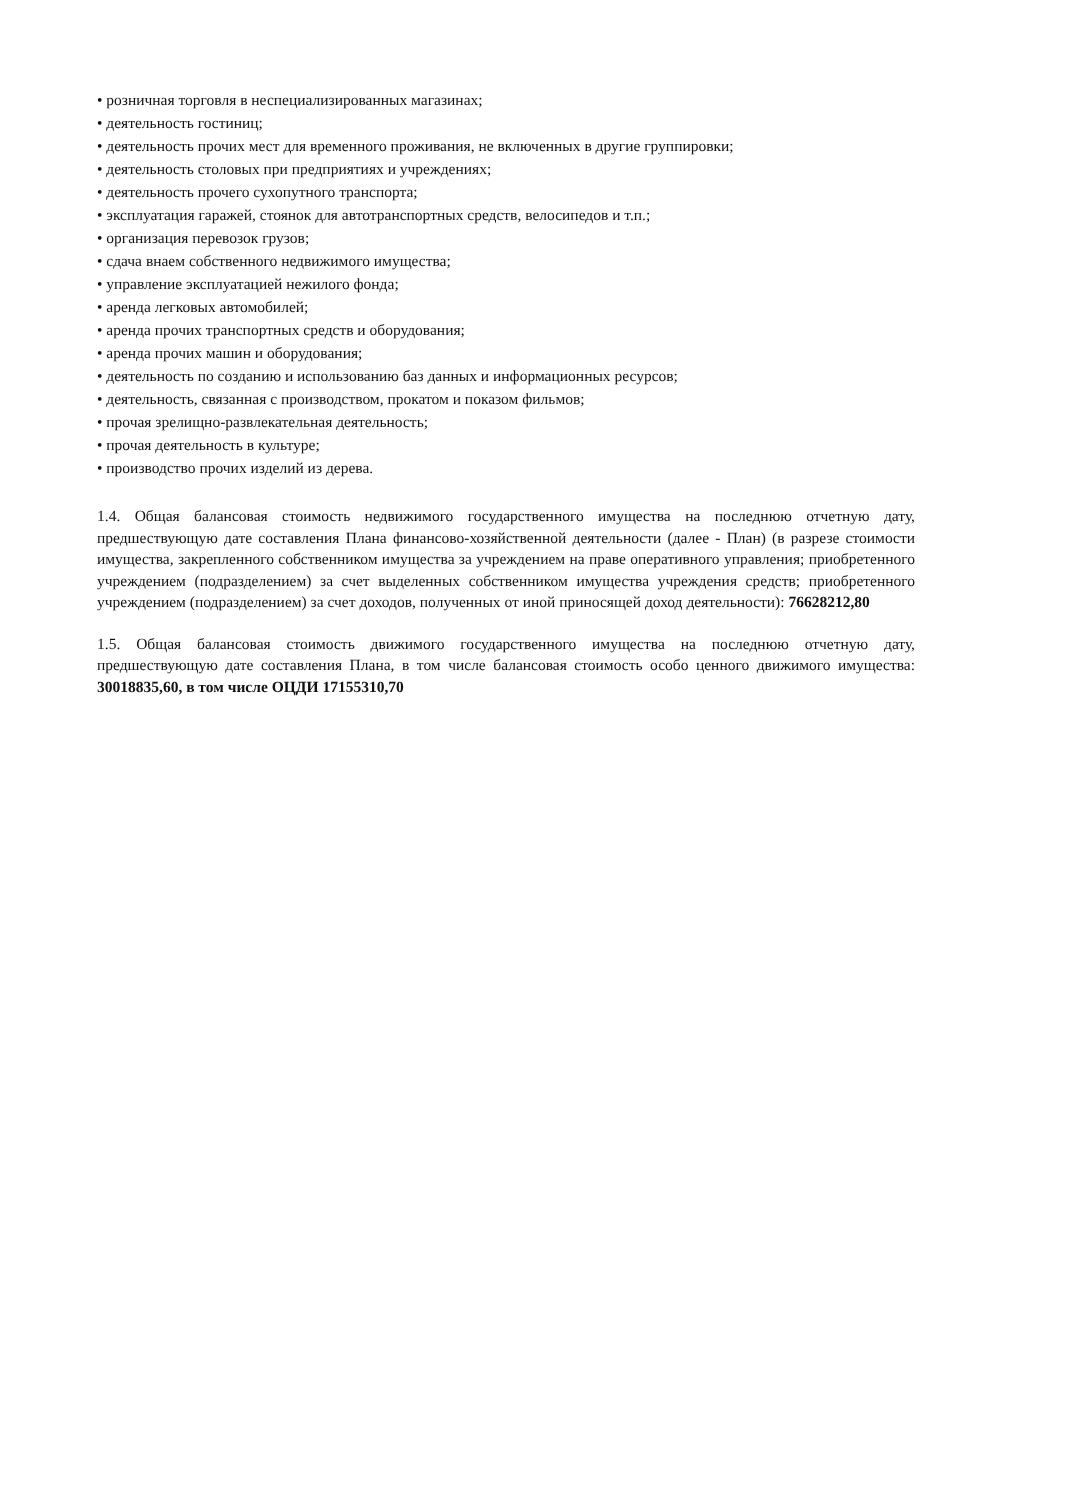• розничная торговля в неспециализированных магазинах;
• деятельность гостиниц;
• деятельность прочих мест для временного проживания, не включенных в другие группировки;
• деятельность столовых при предприятиях и учреждениях;
• деятельность прочего сухопутного транспорта;
• эксплуатация гаражей, стоянок для автотранспортных средств, велосипедов и т.п.;
• организация перевозок грузов;
• сдача внаем собственного недвижимого имущества;
• управление эксплуатацией нежилого фонда;
• аренда легковых автомобилей;
• аренда прочих транспортных средств и оборудования;
• аренда прочих машин и оборудования;
• деятельность по созданию и использованию баз данных и информационных ресурсов;
• деятельность, связанная с производством, прокатом и показом фильмов;
• прочая зрелищно-развлекательная деятельность;
• прочая деятельность в культуре;
• производство прочих изделий из дерева.
1.4. Общая балансовая стоимость недвижимого государственного имущества на последнюю отчетную дату, предшествующую дате составления Плана финансово-хозяйственной деятельности (далее - План) (в разрезе стоимости имущества, закрепленного собственником имущества за учреждением на праве оперативного управления; приобретенного учреждением (подразделением) за счет выделенных собственником имущества учреждения средств; приобретенного учреждением (подразделением) за счет доходов, полученных от иной приносящей доход деятельности): 76628212,80
1.5. Общая балансовая стоимость движимого государственного имущества на последнюю отчетную дату, предшествующую дате составления Плана, в том числе балансовая стоимость особо ценного движимого имущества: 30018835,60, в том числе ОЦДИ 17155310,70